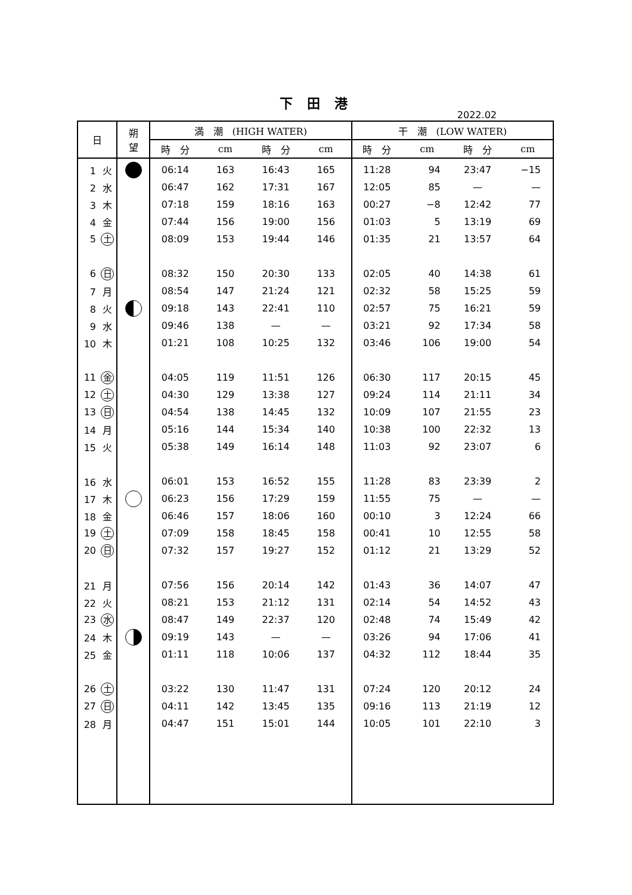下 田 港
2022.02
| 日 | 朔 望 | 満 潮 (HIGH WATER) | | | | 干 潮 (LOW WATER) | | | |
| --- | --- | --- | --- | --- | --- | --- | --- | --- | --- |
| | | 時 分 | cm | 時 分 | cm | 時 分 | cm | 時 分 | cm |
| 1 火 | | 06:14 | 163 | 16:43 | 165 | 11:28 | 94 | 23:47 | −15 |
| 2 水 | | 06:47 | 162 | 17:31 | 167 | 12:05 | 85 | — | — |
| 3 木 | | 07:18 | 159 | 18:16 | 163 | 00:27 | −8 | 12:42 | 77 |
| 4 金 | | 07:44 | 156 | 19:00 | 156 | 01:03 | 5 | 13:19 | 69 |
| 5 土 | | 08:09 | 153 | 19:44 | 146 | 01:35 | 21 | 13:57 | 64 |
| 6 日 | | 08:32 | 150 | 20:30 | 133 | 02:05 | 40 | 14:38 | 61 |
| 7 月 | | 08:54 | 147 | 21:24 | 121 | 02:32 | 58 | 15:25 | 59 |
| 8 火 | | 09:18 | 143 | 22:41 | 110 | 02:57 | 75 | 16:21 | 59 |
| 9 水 | | 09:46 | 138 | — | — | 03:21 | 92 | 17:34 | 58 |
| 10 木 | | 01:21 | 108 | 10:25 | 132 | 03:46 | 106 | 19:00 | 54 |
| 11 金 | | 04:05 | 119 | 11:51 | 126 | 06:30 | 117 | 20:15 | 45 |
| 12 土 | | 04:30 | 129 | 13:38 | 127 | 09:24 | 114 | 21:11 | 34 |
| 13 日 | | 04:54 | 138 | 14:45 | 132 | 10:09 | 107 | 21:55 | 23 |
| 14 月 | | 05:16 | 144 | 15:34 | 140 | 10:38 | 100 | 22:32 | 13 |
| 15 火 | | 05:38 | 149 | 16:14 | 148 | 11:03 | 92 | 23:07 | 6 |
| 16 水 | | 06:01 | 153 | 16:52 | 155 | 11:28 | 83 | 23:39 | 2 |
| 17 木 | | 06:23 | 156 | 17:29 | 159 | 11:55 | 75 | — | — |
| 18 金 | | 06:46 | 157 | 18:06 | 160 | 00:10 | 3 | 12:24 | 66 |
| 19 土 | | 07:09 | 158 | 18:45 | 158 | 00:41 | 10 | 12:55 | 58 |
| 20 日 | | 07:32 | 157 | 19:27 | 152 | 01:12 | 21 | 13:29 | 52 |
| 21 月 | | 07:56 | 156 | 20:14 | 142 | 01:43 | 36 | 14:07 | 47 |
| 22 火 | | 08:21 | 153 | 21:12 | 131 | 02:14 | 54 | 14:52 | 43 |
| 23 水 | | 08:47 | 149 | 22:37 | 120 | 02:48 | 74 | 15:49 | 42 |
| 24 木 | | 09:19 | 143 | — | — | 03:26 | 94 | 17:06 | 41 |
| 25 金 | | 01:11 | 118 | 10:06 | 137 | 04:32 | 112 | 18:44 | 35 |
| 26 土 | | 03:22 | 130 | 11:47 | 131 | 07:24 | 120 | 20:12 | 24 |
| 27 日 | | 04:11 | 142 | 13:45 | 135 | 09:16 | 113 | 21:19 | 12 |
| 28 月 | | 04:47 | 151 | 15:01 | 144 | 10:05 | 101 | 22:10 | 3 |